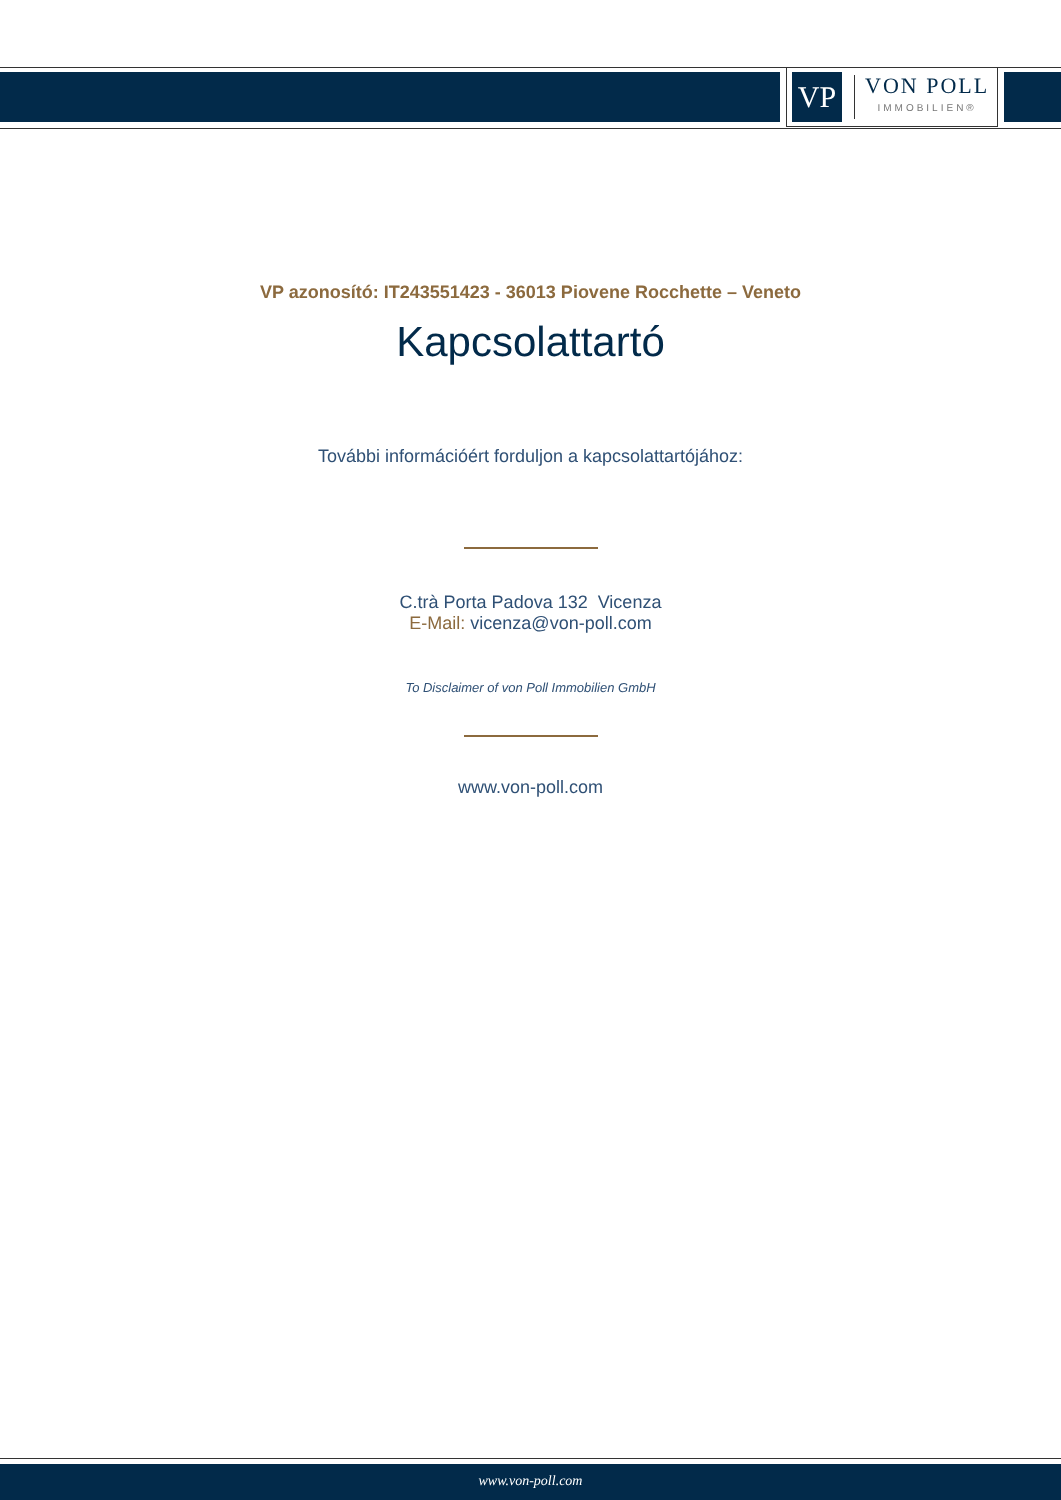VP
VON POLL
IMMOBILIEN®
VP azonosító: IT243551423 - 36013 Piovene Rocchette – Veneto
Kapcsolattartó
További információért forduljon a kapcsolattartójához:
C.trà Porta Padova 132 Vicenza
E-Mail: vicenza@von-poll.com
To Disclaimer of von Poll Immobilien GmbH
www.von-poll.com
www.von-poll.com